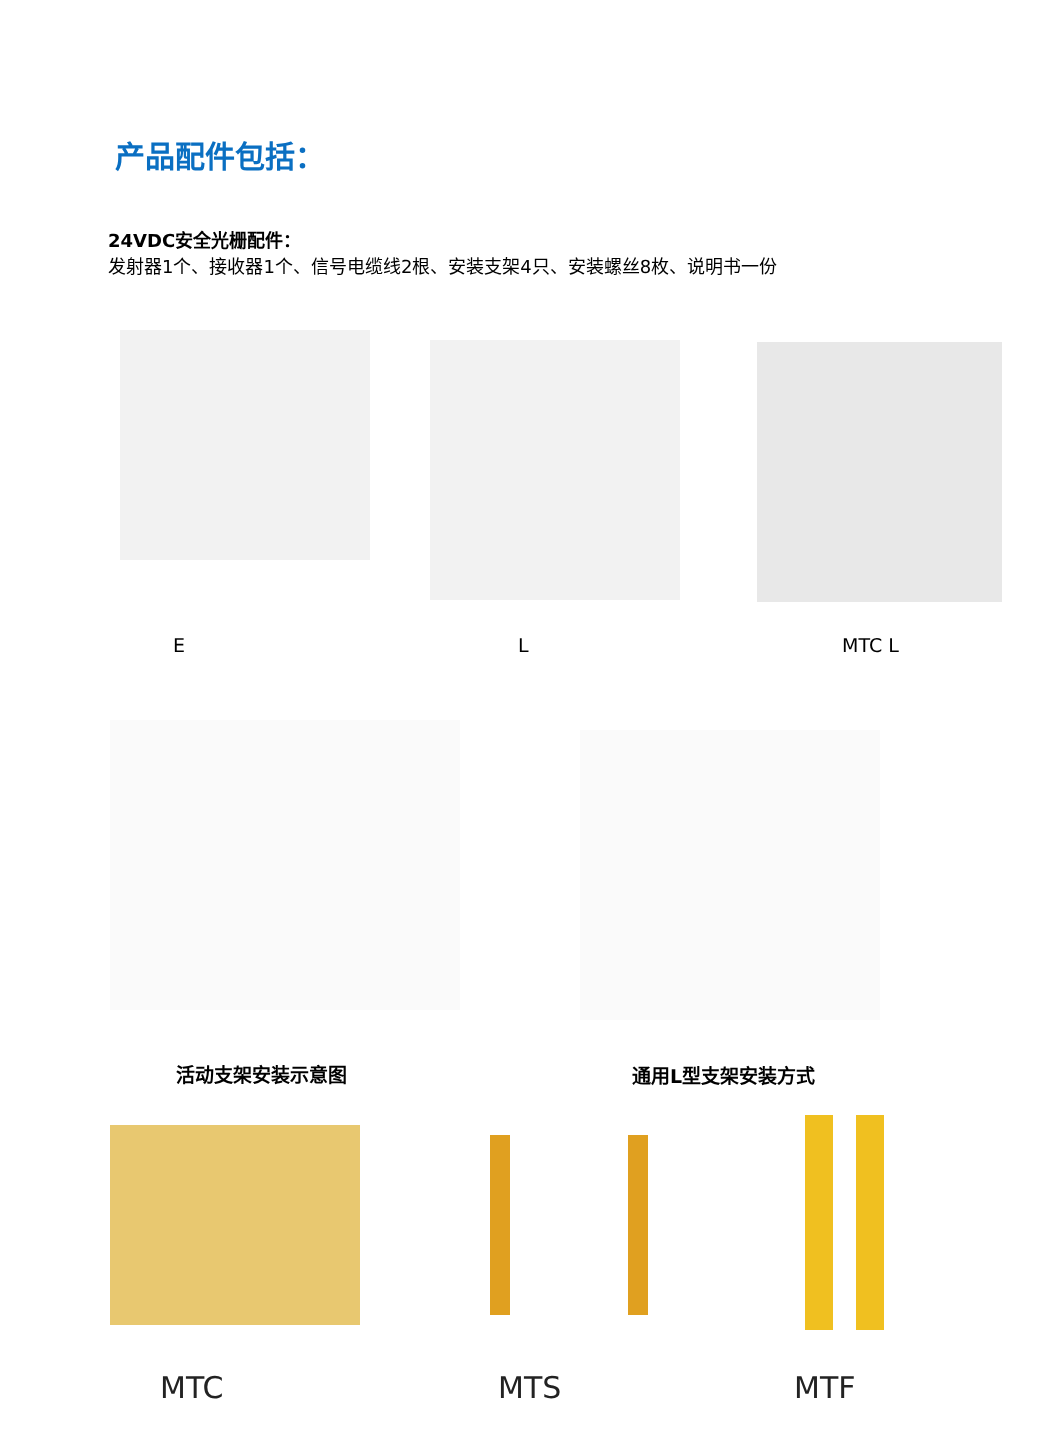产品配件包括：
24VDC安全光栅配件：
发射器1个、接收器1个、信号电缆线2根、安装支架4只、安装螺丝8枚、说明书一份
E L MTC L
活动支架安装示意图 通用L型支架安装方式
MTC MTS MTF